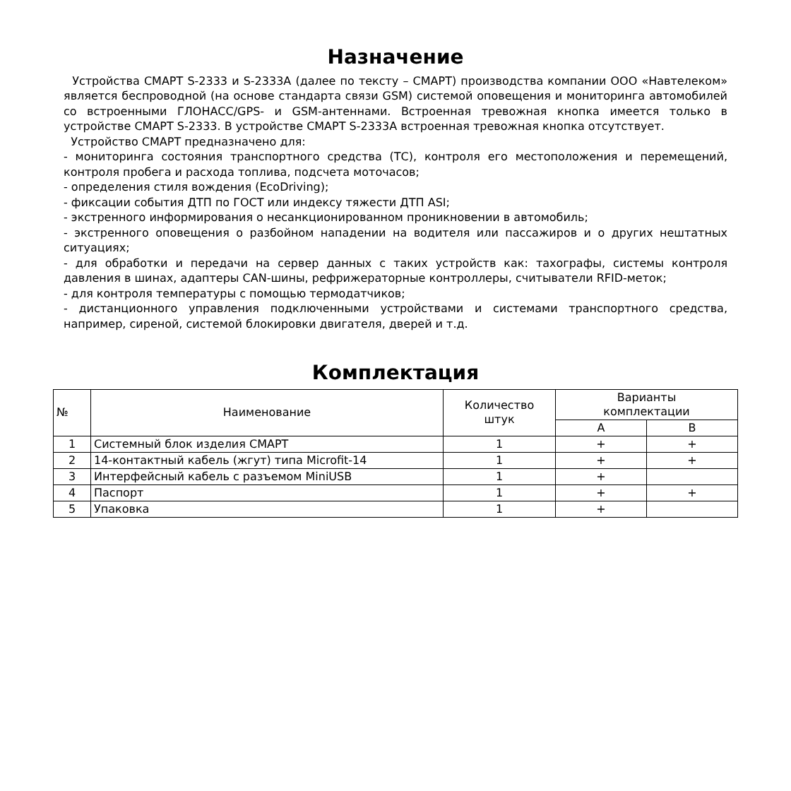Назначение
Устройства СМАРТ S-2333 и S-2333А (далее по тексту – СМАРТ) производства компании ООО «Навтелеком» является беспроводной (на основе стандарта связи GSM) системой оповещения и мониторинга автомобилей со встроенными ГЛОНАСС/GPS- и GSM-антеннами. Встроенная тревожная кнопка имеется только в устройстве СМАРТ S-2333. В устройстве СМАРТ S-2333А встроенная тревожная кнопка отсутствует.
Устройство СМАРТ предназначено для:
- мониторинга состояния транспортного средства (ТС), контроля его местоположения и перемещений, контроля пробега и расхода топлива, подсчета моточасов;
- определения стиля вождения (EcoDriving);
- фиксации события ДТП по ГОСТ или индексу тяжести ДТП ASI;
- экстренного информирования о несанкционированном проникновении в автомобиль;
- экстренного оповещения о разбойном нападении на водителя или пассажиров и о других нештатных ситуациях;
- для обработки и передачи на сервер данных с таких устройств как: тахографы, системы контроля давления в шинах, адаптеры CAN-шины, рефрижераторные контроллеры, считыватели RFID-меток;
- для контроля температуры с помощью термодатчиков;
- дистанционного управления подключенными устройствами и системами транспортного средства, например, сиреной, системой блокировки двигателя, дверей и т.д.
Комплектация
| № | Наименование | Количество штук | Варианты комплектации | |
| --- | --- | --- | --- | --- |
| | | | А | В |
| 1 | Системный блок изделия СМАРТ | 1 | + | + |
| 2 | 14-контактный кабель (жгут) типа Microfit-14 | 1 | + | + |
| 3 | Интерфейсный кабель с разъемом MiniUSB | 1 | + | |
| 4 | Паспорт | 1 | + | + |
| 5 | Упаковка | 1 | + | |